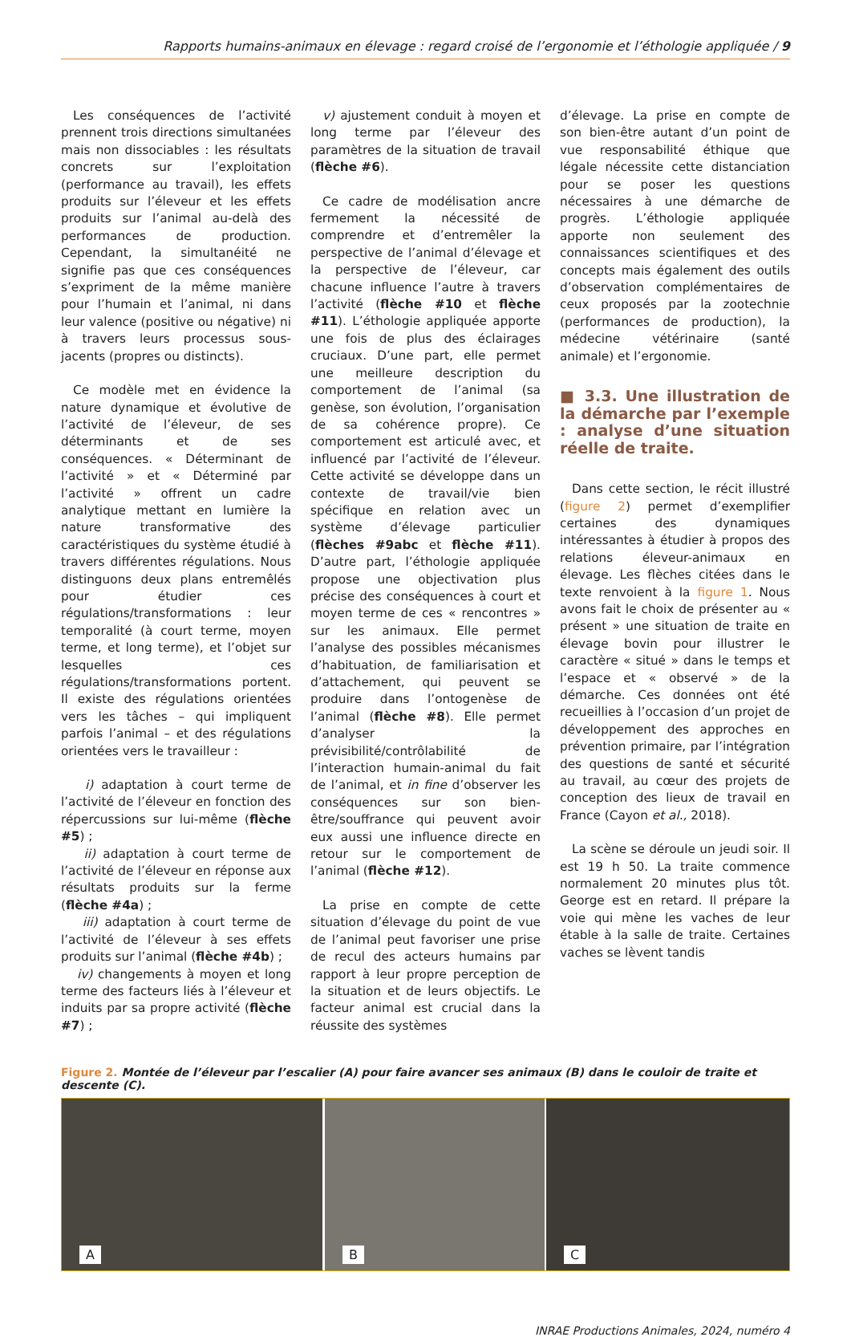Rapports humains-animaux en élevage : regard croisé de l’ergonomie et l’éthologie appliquée / 9
Les conséquences de l’activité prennent trois directions simultanées mais non dissociables : les résultats concrets sur l’exploitation (performance au travail), les effets produits sur l’éleveur et les effets produits sur l’animal au-delà des performances de production. Cependant, la simultanéité ne signifie pas que ces conséquences s’expriment de la même manière pour l’humain et l’animal, ni dans leur valence (positive ou négative) ni à travers leurs processus sous-jacents (propres ou distincts).
Ce modèle met en évidence la nature dynamique et évolutive de l’activité de l’éleveur, de ses déterminants et de ses conséquences. « Déterminant de l’activité » et « Déterminé par l’activité » offrent un cadre analytique mettant en lumière la nature transformative des caractéristiques du système étudié à travers différentes régulations. Nous distinguons deux plans entremêlés pour étudier ces régulations/transformations : leur temporalité (à court terme, moyen terme, et long terme), et l’objet sur lesquelles ces régulations/transformations portent. Il existe des régulations orientées vers les tâches – qui impliquent parfois l’animal – et des régulations orientées vers le travailleur :
i) adaptation à court terme de l’activité de l’éleveur en fonction des répercussions sur lui-même (flèche #5) ;
ii) adaptation à court terme de l’activité de l’éleveur en réponse aux résultats produits sur la ferme (flèche #4a) ;
iii) adaptation à court terme de l’activité de l’éleveur à ses effets produits sur l’animal (flèche #4b) ;
iv) changements à moyen et long terme des facteurs liés à l’éleveur et induits par sa propre activité (flèche #7) ;
v) ajustement conduit à moyen et long terme par l’éleveur des paramètres de la situation de travail (flèche #6).
Ce cadre de modélisation ancre fermement la nécessité de comprendre et d’entremêler la perspective de l’animal d’élevage et la perspective de l’éleveur, car chacune influence l’autre à travers l’activité (flèche #10 et flèche #11). L’éthologie appliquée apporte une fois de plus des éclairages cruciaux. D’une part, elle permet une meilleure description du comportement de l’animal (sa genèse, son évolution, l’organisation de sa cohérence propre). Ce comportement est articulé avec, et influencé par l’activité de l’éleveur. Cette activité se développe dans un contexte de travail/vie bien spécifique en relation avec un système d’élevage particulier (flèches #9abc et flèche #11). D’autre part, l’éthologie appliquée propose une objectivation plus précise des conséquences à court et moyen terme de ces « rencontres » sur les animaux. Elle permet l’analyse des possibles mécanismes d’habituation, de familiarisation et d’attachement, qui peuvent se produire dans l’ontogenèse de l’animal (flèche #8). Elle permet d’analyser la prévisibilité/contrôlabilité de l’interaction humain-animal du fait de l’animal, et in fine d’observer les conséquences sur son bien-être/souffrance qui peuvent avoir eux aussi une influence directe en retour sur le comportement de l’animal (flèche #12).
La prise en compte de cette situation d’élevage du point de vue de l’animal peut favoriser une prise de recul des acteurs humains par rapport à leur propre perception de la situation et de leurs objectifs. Le facteur animal est crucial dans la réussite des systèmes
d’élevage. La prise en compte de son bien-être autant d’un point de vue responsabilité éthique que légale nécessite cette distanciation pour se poser les questions nécessaires à une démarche de progrès. L’éthologie appliquée apporte non seulement des connaissances scientifiques et des concepts mais également des outils d’observation complémentaires de ceux proposés par la zootechnie (performances de production), la médecine vétérinaire (santé animale) et l’ergonomie.
■ 3.3. Une illustration de la démarche par l’exemple : analyse d’une situation réelle de traite.
Dans cette section, le récit illustré (figure 2) permet d’exemplifier certaines des dynamiques intéressantes à étudier à propos des relations éleveur-animaux en élevage. Les flèches citées dans le texte renvoient à la figure 1. Nous avons fait le choix de présenter au « présent » une situation de traite en élevage bovin pour illustrer le caractère « situé » dans le temps et l’espace et « observé » de la démarche. Ces données ont été recueillies à l’occasion d’un projet de développement des approches en prévention primaire, par l’intégration des questions de santé et sécurité au travail, au cœur des projets de conception des lieux de travail en France (Cayon et al., 2018).
La scène se déroule un jeudi soir. Il est 19 h 50. La traite commence normalement 20 minutes plus tôt. George est en retard. Il prépare la voie qui mène les vaches de leur étable à la salle de traite. Certaines vaches se lèvent tandis
Figure 2. Montée de l’éleveur par l’escalier (A) pour faire avancer ses animaux (B) dans le couloir de traite et descente (C).
A
B
C
INRAE Productions Animales, 2024, numéro 4